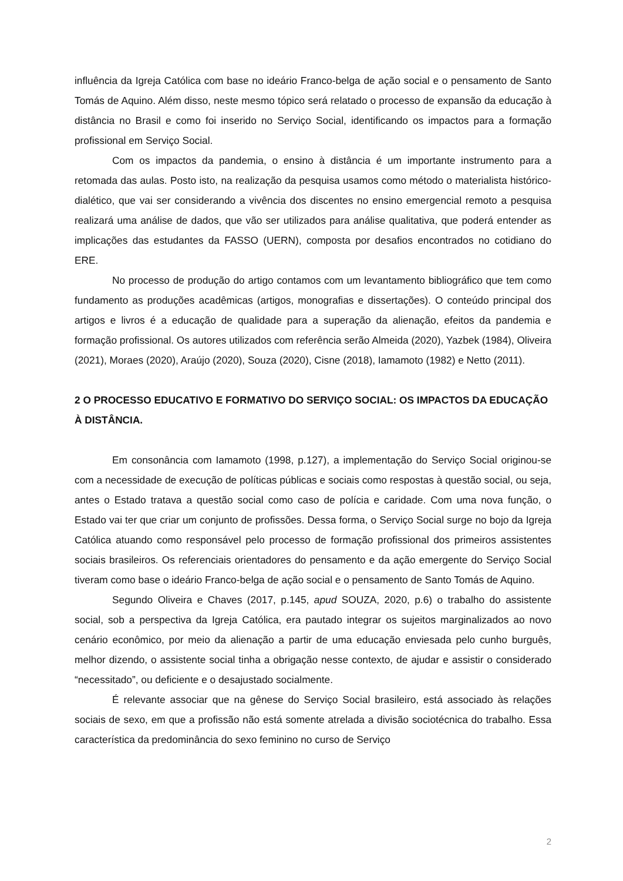influência da Igreja Católica com base no ideário Franco-belga de ação social e o pensamento de Santo Tomás de Aquino. Além disso, neste mesmo tópico será relatado o processo de expansão da educação à distância no Brasil e como foi inserido no Serviço Social, identificando os impactos para a formação profissional em Serviço Social.
Com os impactos da pandemia, o ensino à distância é um importante instrumento para a retomada das aulas. Posto isto, na realização da pesquisa usamos como método o materialista histórico-dialético, que vai ser considerando a vivência dos discentes no ensino emergencial remoto a pesquisa realizará uma análise de dados, que vão ser utilizados para análise qualitativa, que poderá entender as implicações das estudantes da FASSO (UERN), composta por desafios encontrados no cotidiano do ERE.
No processo de produção do artigo contamos com um levantamento bibliográfico que tem como fundamento as produções acadêmicas (artigos, monografias e dissertações). O conteúdo principal dos artigos e livros é a educação de qualidade para a superação da alienação, efeitos da pandemia e formação profissional. Os autores utilizados com referência serão Almeida (2020), Yazbek (1984), Oliveira (2021), Moraes (2020), Araújo (2020), Souza (2020), Cisne (2018), Iamamoto (1982) e Netto (2011).
2 O PROCESSO EDUCATIVO E FORMATIVO DO SERVIÇO SOCIAL: OS IMPACTOS DA EDUCAÇÃO À DISTÂNCIA.
Em consonância com Iamamoto (1998, p.127), a implementação do Serviço Social originou-se com a necessidade de execução de políticas públicas e sociais como respostas à questão social, ou seja, antes o Estado tratava a questão social como caso de polícia e caridade. Com uma nova função, o Estado vai ter que criar um conjunto de profissões. Dessa forma, o Serviço Social surge no bojo da Igreja Católica atuando como responsável pelo processo de formação profissional dos primeiros assistentes sociais brasileiros. Os referenciais orientadores do pensamento e da ação emergente do Serviço Social tiveram como base o ideário Franco-belga de ação social e o pensamento de Santo Tomás de Aquino.
Segundo Oliveira e Chaves (2017, p.145, apud SOUZA, 2020, p.6) o trabalho do assistente social, sob a perspectiva da Igreja Católica, era pautado integrar os sujeitos marginalizados ao novo cenário econômico, por meio da alienação a partir de uma educação enviesada pelo cunho burguês, melhor dizendo, o assistente social tinha a obrigação nesse contexto, de ajudar e assistir o considerado “necessitado”, ou deficiente e o desajustado socialmente.
É relevante associar que na gênese do Serviço Social brasileiro, está associado às relações sociais de sexo, em que a profissão não está somente atrelada a divisão sociotécnica do trabalho. Essa característica da predominância do sexo feminino no curso de Serviço
2